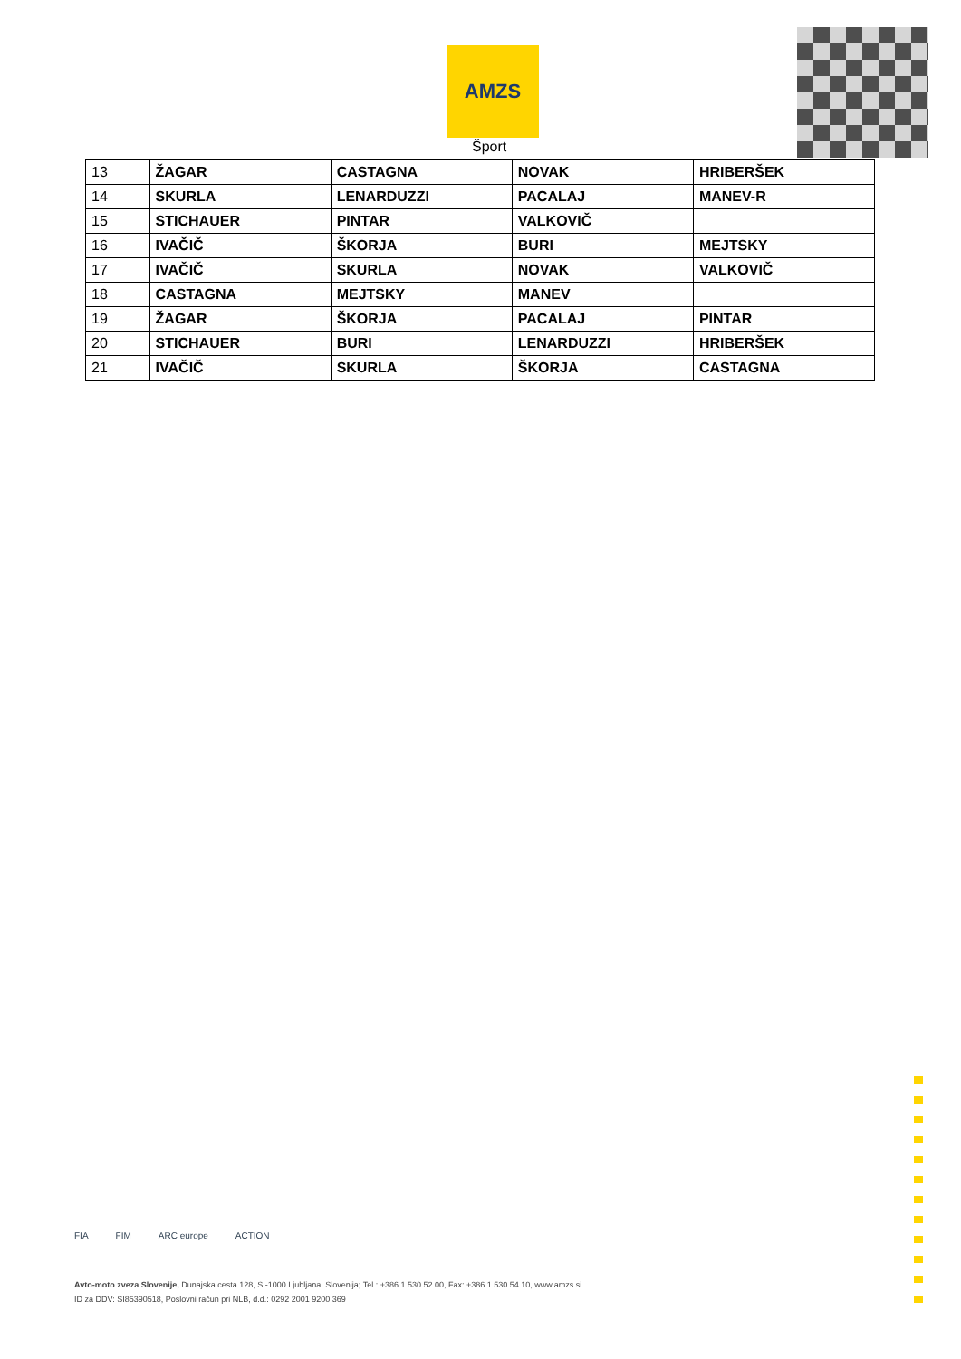AMZS
Šport
| 13 | ŽAGAR | CASTAGNA | NOVAK | HRIBERŠEK |
| 14 | SKURLA | LENARDUZZI | PACALAJ | MANEV-R |
| 15 | STICHAUER | PINTAR | VALKOVIČ | |
| 16 | IVAČIČ | ŠKORJA | BURI | MEJTSKY |
| 17 | IVAČIČ | SKURLA | NOVAK | VALKOVIČ |
| 18 | CASTAGNA | MEJTSKY | MANEV | |
| 19 | ŽAGAR | ŠKORJA | PACALAJ | PINTAR |
| 20 | STICHAUER | BURI | LENARDUZZI | HRIBERŠEK |
| 21 | IVAČIČ | SKURLA | ŠKORJA | CASTAGNA |
FIA FIM ARC europe ACTION
Avto-moto zveza Slovenije, Dunajska cesta 128, SI-1000 Ljubljana, Slovenija; Tel.: +386 1 530 52 00, Fax: +386 1 530 54 10, www.amzs.si
ID za DDV: SI85390518, Poslovni račun pri NLB, d.d.: 0292 2001 9200 369